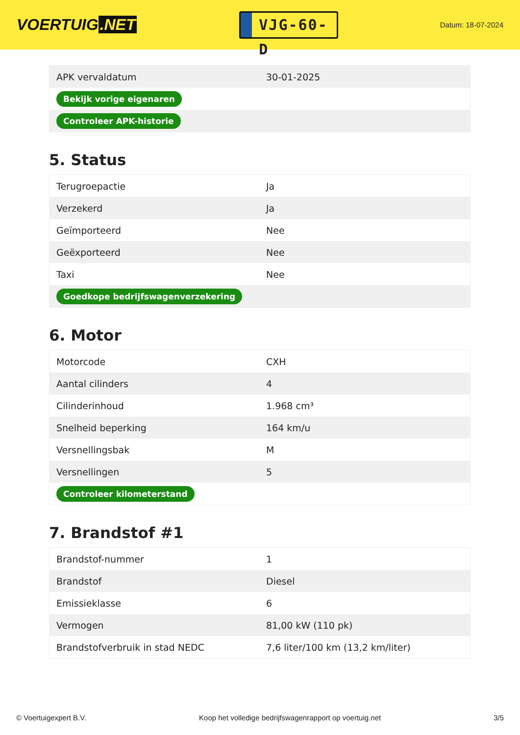VOERTUIG.NET
VJG-60-D
Datum: 18-07-2024
| APK vervaldatum | 30-01-2025 |
| Bekijk vorige eigenaren | |
| Controleer APK-historie | |
5. Status
| Terugroepactie | Ja |
| Verzekerd | Ja |
| Geïmporteerd | Nee |
| Geëxporteerd | Nee |
| Taxi | Nee |
| Goedkope bedrijfswagenverzekering | |
6. Motor
| Motorcode | CXH |
| Aantal cilinders | 4 |
| Cilinderinhoud | 1.968 cm³ |
| Snelheid beperking | 164 km/u |
| Versnellingsbak | M |
| Versnellingen | 5 |
| Controleer kilometerstand | |
7. Brandstof #1
| Brandstof-nummer | 1 |
| Brandstof | Diesel |
| Emissieklasse | 6 |
| Vermogen | 81,00 kW (110 pk) |
| Brandstofverbruik in stad NEDC | 7,6 liter/100 km (13,2 km/liter) |
© Voertuigexpert B.V. Koop het volledige bedrijfswagenrapport op voertuig.net 3/5